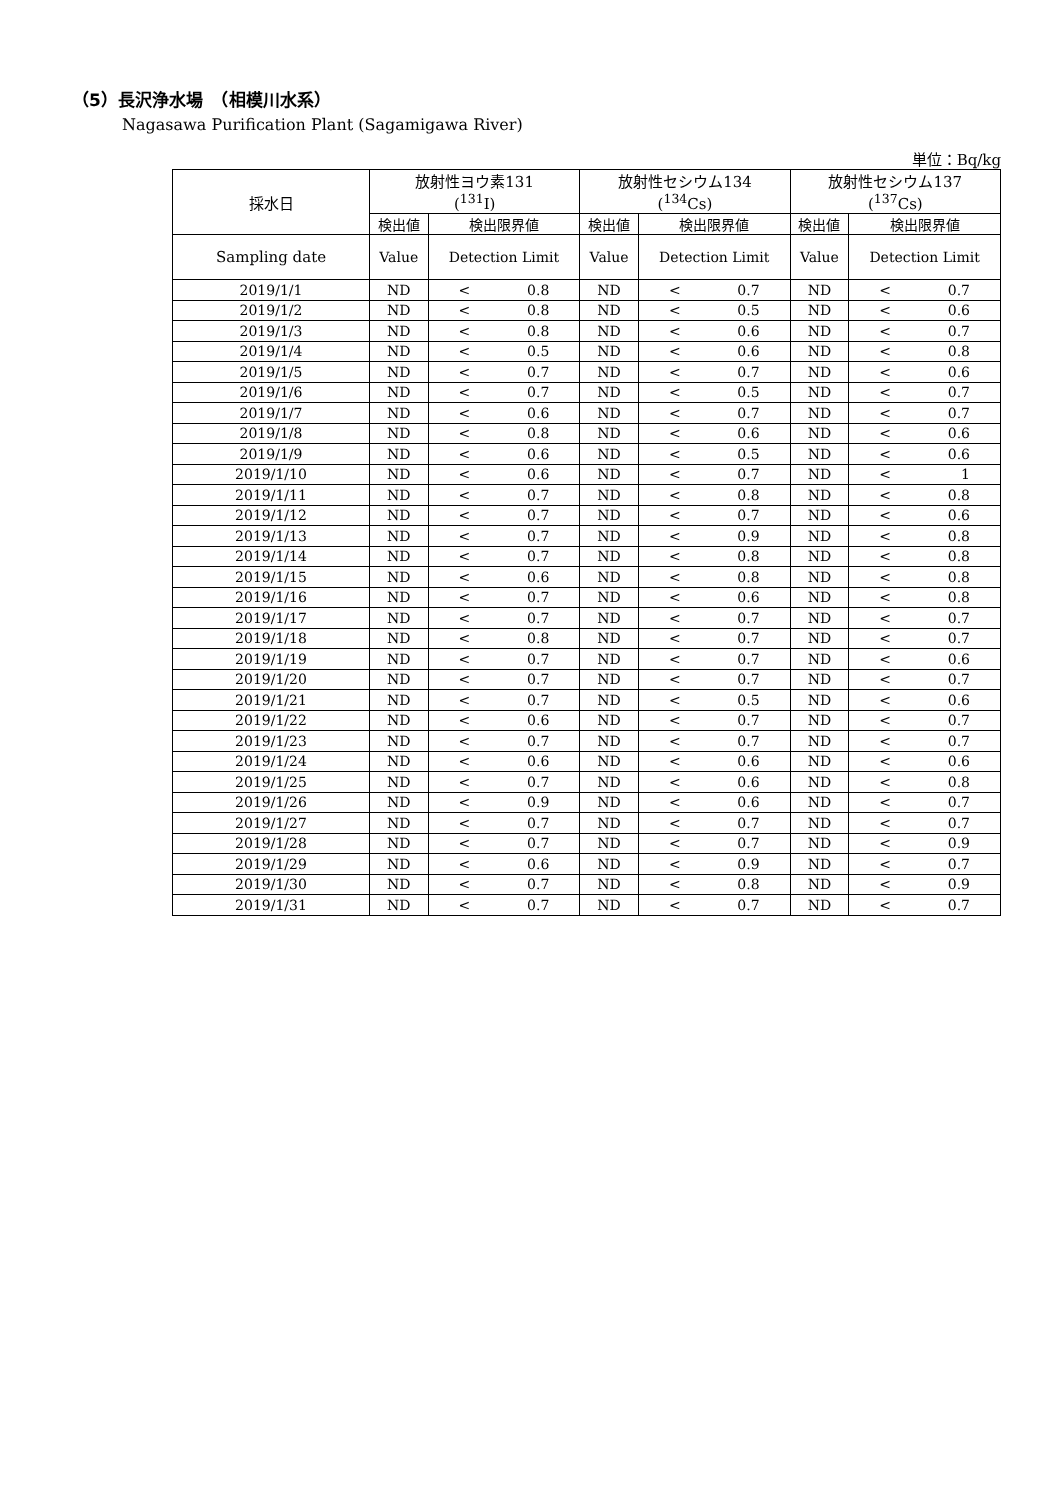（5）長沢浄水場　（相模川水系）
Nagasawa Purification Plant (Sagamigawa River)
単位：Bq/kg
| 採水日 | 放射性ヨウ素131 (<sup>131</sup>I) | | 放射性セシウム134 (<sup>134</sup>Cs) | | 放射性セシウム137 (<sup>137</sup>Cs) | |
| --- | --- | --- | --- | --- | --- | --- |
| | 検出値 | 検出限界値 | 検出値 | 検出限界値 | 検出値 | 検出限界値 |
| Sampling date | Value | Detection Limit | Value | Detection Limit | Value | Detection Limit |
| 2019/1/1 | ND | < 0.8 | ND | < 0.7 | ND | < 0.7 |
| 2019/1/2 | ND | < 0.8 | ND | < 0.5 | ND | < 0.6 |
| 2019/1/3 | ND | < 0.8 | ND | < 0.6 | ND | < 0.7 |
| 2019/1/4 | ND | < 0.5 | ND | < 0.6 | ND | < 0.8 |
| 2019/1/5 | ND | < 0.7 | ND | < 0.7 | ND | < 0.6 |
| 2019/1/6 | ND | < 0.7 | ND | < 0.5 | ND | < 0.7 |
| 2019/1/7 | ND | < 0.6 | ND | < 0.7 | ND | < 0.7 |
| 2019/1/8 | ND | < 0.8 | ND | < 0.6 | ND | < 0.6 |
| 2019/1/9 | ND | < 0.6 | ND | < 0.5 | ND | < 0.6 |
| 2019/1/10 | ND | < 0.6 | ND | < 0.7 | ND | < 1 |
| 2019/1/11 | ND | < 0.7 | ND | < 0.8 | ND | < 0.8 |
| 2019/1/12 | ND | < 0.7 | ND | < 0.7 | ND | < 0.6 |
| 2019/1/13 | ND | < 0.7 | ND | < 0.9 | ND | < 0.8 |
| 2019/1/14 | ND | < 0.7 | ND | < 0.8 | ND | < 0.8 |
| 2019/1/15 | ND | < 0.6 | ND | < 0.8 | ND | < 0.8 |
| 2019/1/16 | ND | < 0.7 | ND | < 0.6 | ND | < 0.8 |
| 2019/1/17 | ND | < 0.7 | ND | < 0.7 | ND | < 0.7 |
| 2019/1/18 | ND | < 0.8 | ND | < 0.7 | ND | < 0.7 |
| 2019/1/19 | ND | < 0.7 | ND | < 0.7 | ND | < 0.6 |
| 2019/1/20 | ND | < 0.7 | ND | < 0.7 | ND | < 0.7 |
| 2019/1/21 | ND | < 0.7 | ND | < 0.5 | ND | < 0.6 |
| 2019/1/22 | ND | < 0.6 | ND | < 0.7 | ND | < 0.7 |
| 2019/1/23 | ND | < 0.7 | ND | < 0.7 | ND | < 0.7 |
| 2019/1/24 | ND | < 0.6 | ND | < 0.6 | ND | < 0.6 |
| 2019/1/25 | ND | < 0.7 | ND | < 0.6 | ND | < 0.8 |
| 2019/1/26 | ND | < 0.9 | ND | < 0.6 | ND | < 0.7 |
| 2019/1/27 | ND | < 0.7 | ND | < 0.7 | ND | < 0.7 |
| 2019/1/28 | ND | < 0.7 | ND | < 0.7 | ND | < 0.9 |
| 2019/1/29 | ND | < 0.6 | ND | < 0.9 | ND | < 0.7 |
| 2019/1/30 | ND | < 0.7 | ND | < 0.8 | ND | < 0.9 |
| 2019/1/31 | ND | < 0.7 | ND | < 0.7 | ND | < 0.7 |